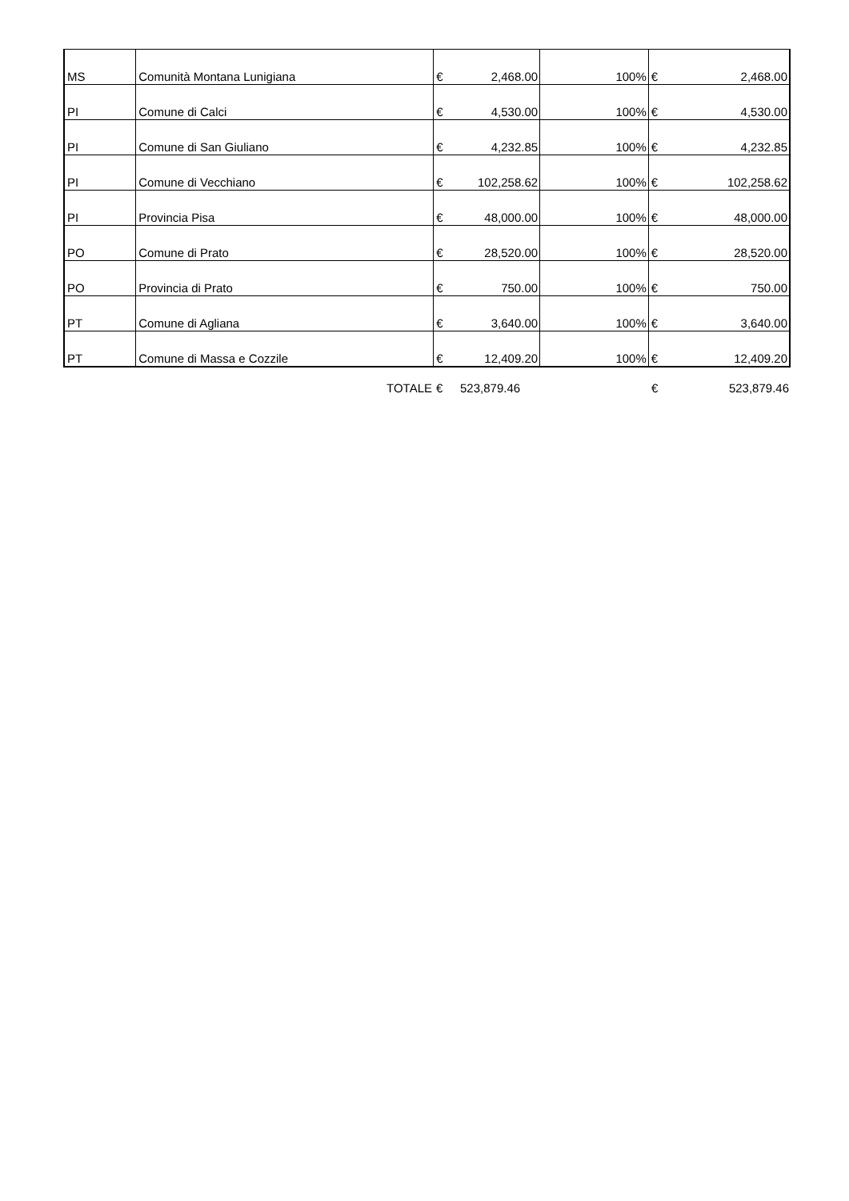| MS | Comunità Montana Lunigiana | € | 2,468.00 | 100% | € | 2,468.00 |
| PI | Comune di Calci | € | 4,530.00 | 100% | € | 4,530.00 |
| PI | Comune di San Giuliano | € | 4,232.85 | 100% | € | 4,232.85 |
| PI | Comune di Vecchiano | € | 102,258.62 | 100% | € | 102,258.62 |
| PI | Provincia Pisa | € | 48,000.00 | 100% | € | 48,000.00 |
| PO | Comune di Prato | € | 28,520.00 | 100% | € | 28,520.00 |
| PO | Provincia di Prato | € | 750.00 | 100% | € | 750.00 |
| PT | Comune di Agliana | € | 3,640.00 | 100% | € | 3,640.00 |
| PT | Comune di Massa e Cozzile | € | 12,409.20 | 100% | € | 12,409.20 |
| | TOTALE | € | 523,879.46 | | € | 523,879.46 |